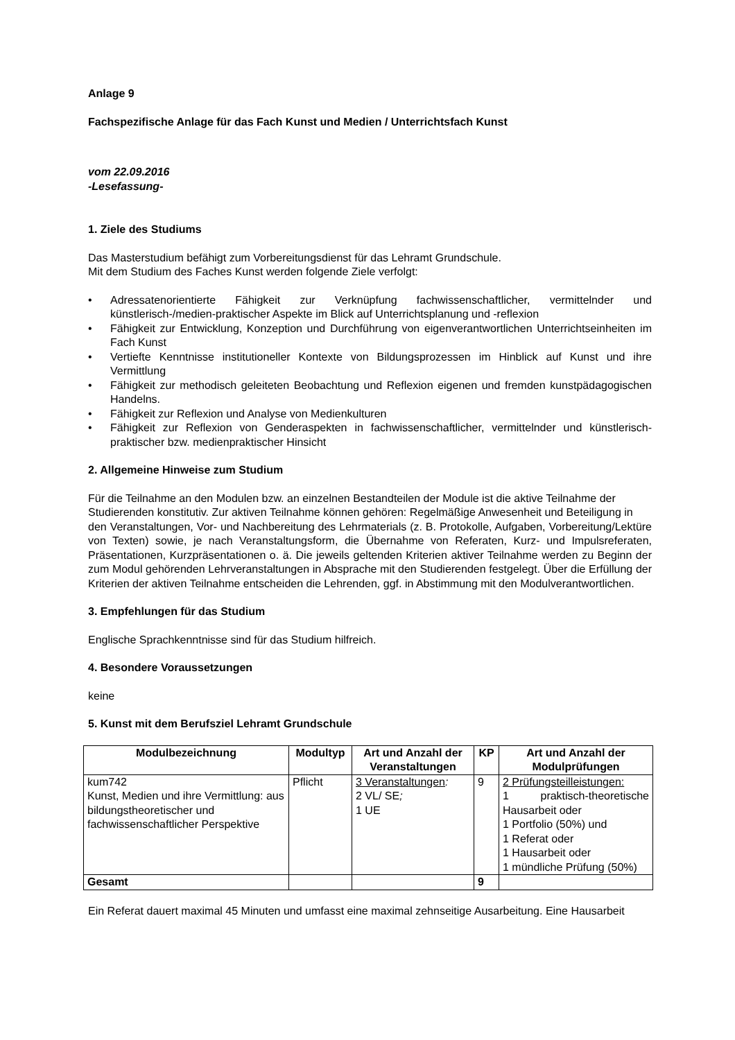Anlage 9
Fachspezifische Anlage für das Fach Kunst und Medien / Unterrichtsfach Kunst
vom 22.09.2016
-Lesefassung-
1. Ziele des Studiums
Das Masterstudium befähigt zum Vorbereitungsdienst für das Lehramt Grundschule.
Mit dem Studium des Faches Kunst werden folgende Ziele verfolgt:
• Adressatenorientierte Fähigkeit zur Verknüpfung fachwissenschaftlicher, vermittelnder und künstlerisch-/medien-praktischer Aspekte im Blick auf Unterrichtsplanung und -reflexion
• Fähigkeit zur Entwicklung, Konzeption und Durchführung von eigenverantwortlichen Unterrichtseinheiten im Fach Kunst
• Vertiefte Kenntnisse institutioneller Kontexte von Bildungsprozessen im Hinblick auf Kunst und ihre Vermittlung
• Fähigkeit zur methodisch geleiteten Beobachtung und Reflexion eigenen und fremden kunstpädagogischen Handelns.
• Fähigkeit zur Reflexion und Analyse von Medienkulturen
• Fähigkeit zur Reflexion von Genderaspekten in fachwissenschaftlicher, vermittelnder und künstlerisch-praktischer bzw. medienpraktischer Hinsicht
2. Allgemeine Hinweise zum Studium
Für die Teilnahme an den Modulen bzw. an einzelnen Bestandteilen der Module ist die aktive Teilnahme der
Studierenden konstitutiv. Zur aktiven Teilnahme können gehören: Regelmäßige Anwesenheit und Beteiligung in
den Veranstaltungen, Vor- und Nachbereitung des Lehrmaterials (z. B. Protokolle, Aufgaben, Vorbereitung/Lektüre von Texten) sowie, je nach Veranstaltungsform, die Übernahme von Referaten, Kurz- und Impulsreferaten, Präsentationen, Kurzpräsentationen o. ä. Die jeweils geltenden Kriterien aktiver Teilnahme werden zu Beginn der zum Modul gehörenden Lehrveranstaltungen in Absprache mit den Studierenden festgelegt. Über die Erfüllung der Kriterien der aktiven Teilnahme entscheiden die Lehrenden, ggf. in Abstimmung mit den Modulverantwortlichen.
3. Empfehlungen für das Studium
Englische Sprachkenntnisse sind für das Studium hilfreich.
4. Besondere Voraussetzungen
keine
5. Kunst mit dem Berufsziel Lehramt Grundschule
| Modulbezeichnung | Modultyp | Art und Anzahl der Veranstaltungen | KP | Art und Anzahl der Modulprüfungen |
| --- | --- | --- | --- | --- |
| kum742 Kunst, Medien und ihre Vermittlung: aus bildungstheoretischer und fachwissenschaftlicher Perspektive | Pflicht | 3 Veranstaltungen : 2 VL/ SE ; 1 UE | 9 | 2 Prüfungsteilleistungen: 1 praktisch-theoretische Hausarbeit oder 1 Portfolio (50%) und 1 Referat oder 1 Hausarbeit oder 1 mündliche Prüfung (50%) |
| Gesamt | | | 9 | |
Ein Referat dauert maximal 45 Minuten und umfasst eine maximal zehnseitige Ausarbeitung. Eine Hausarbeit